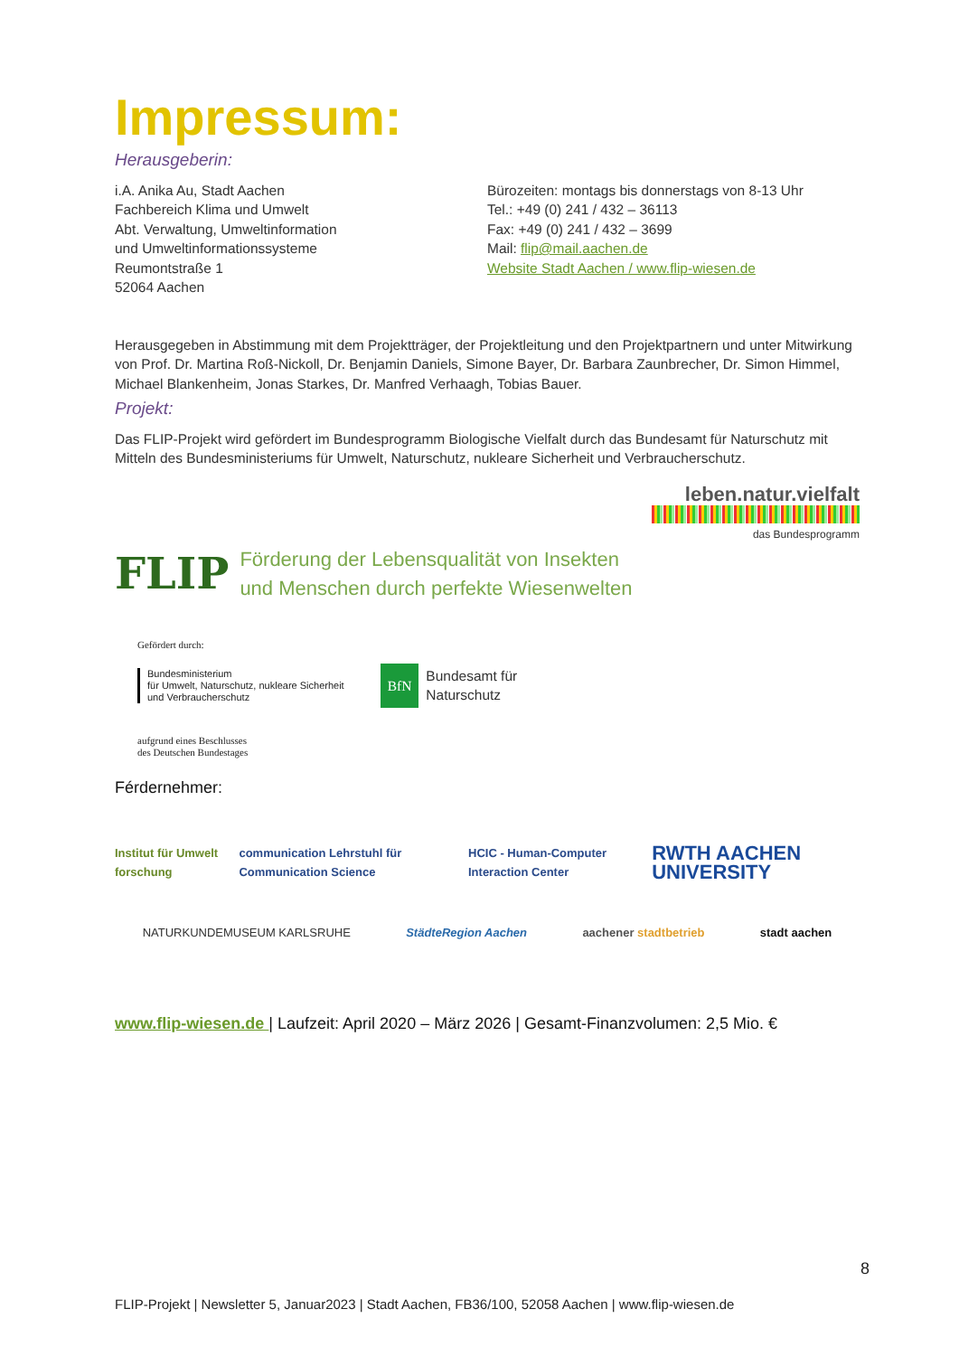Impressum:
Herausgeberin:
i.A. Anika Au, Stadt Aachen
Fachbereich Klima und Umwelt
Abt. Verwaltung, Umweltinformation
und Umweltinformationssysteme
Reumontstraße 1
52064 Aachen
Bürozeiten: montags bis donnerstags von 8-13 Uhr
Tel.: +49 (0) 241 / 432 – 36113
Fax: +49 (0) 241 / 432 – 3699
Mail: flip@mail.aachen.de
Website Stadt Aachen / www.flip-wiesen.de
Herausgegeben in Abstimmung mit dem Projektträger, der Projektleitung und den Projektpartnern und unter Mitwirkung von Prof. Dr. Martina Roß-Nickoll, Dr. Benjamin Daniels, Simone Bayer, Dr. Barbara Zaunbrecher, Dr. Simon Himmel, Michael Blankenheim, Jonas Starkes, Dr. Manfred Verhaagh, Tobias Bauer.
Projekt:
Das FLIP-Projekt wird gefördert im Bundesprogramm Biologische Vielfalt durch das Bundesamt für Naturschutz mit Mitteln des Bundesministeriums für Umwelt, Naturschutz, nukleare Sicherheit und Verbraucherschutz.
leben.natur.vielfalt
das Bundesprogramm
FLIP
Förderung der Lebensqualität von Insekten
und Menschen durch perfekte Wiesenwelten
Gefördert durch:
Bundesministerium
für Umwelt, Naturschutz, nukleare Sicherheit
und Verbraucherschutz
BfN Bundesamt für
Naturschutz
aufgrund eines Beschlusses
des Deutschen Bundestages
Férdernehmer:
Institut für Umwelt forschung communication Lehrstuhl für Communication Science HCIC - Human-Computer Interaction Center RWTH AACHEN UNIVERSITY
NATURKUNDEMUSEUM KARLSRUHE StädteRegion Aachen aachener stadtbetrieb stadt aachen
www.flip-wiesen.de | Laufzeit: April 2020 – März 2026 | Gesamt-Finanzvolumen: 2,5 Mio. €
8
FLIP-Projekt | Newsletter 5, Januar2023 | Stadt Aachen, FB36/100, 52058 Aachen | www.flip-wiesen.de